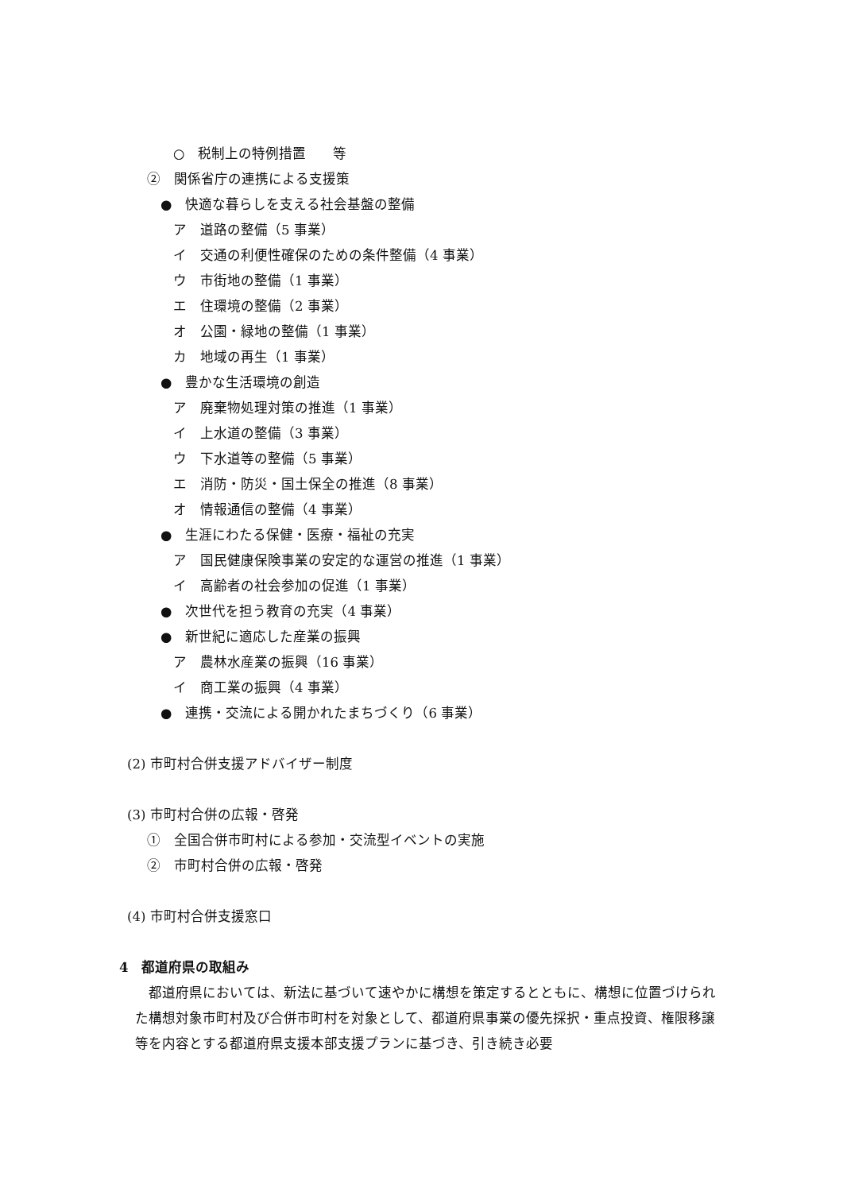○　税制上の特例措置　　等
②　関係省庁の連携による支援策
●　快適な暮らしを支える社会基盤の整備
ア　道路の整備（5 事業）
イ　交通の利便性確保のための条件整備（4 事業）
ウ　市街地の整備（1 事業）
エ　住環境の整備（2 事業）
オ　公園・緑地の整備（1 事業）
カ　地域の再生（1 事業）
●　豊かな生活環境の創造
ア　廃棄物処理対策の推進（1 事業）
イ　上水道の整備（3 事業）
ウ　下水道等の整備（5 事業）
エ　消防・防災・国土保全の推進（8 事業）
オ　情報通信の整備（4 事業）
●　生涯にわたる保健・医療・福祉の充実
ア　国民健康保険事業の安定的な運営の推進（1 事業）
イ　高齢者の社会参加の促進（1 事業）
●　次世代を担う教育の充実（4 事業）
●　新世紀に適応した産業の振興
ア　農林水産業の振興（16 事業）
イ　商工業の振興（4 事業）
●　連携・交流による開かれたまちづくり（6 事業）
(2) 市町村合併支援アドバイザー制度
(3) 市町村合併の広報・啓発
①　全国合併市町村による参加・交流型イベントの実施
②　市町村合併の広報・啓発
(4) 市町村合併支援窓口
4　都道府県の取組み
都道府県においては、新法に基づいて速やかに構想を策定するとともに、構想に位置づけられた構想対象市町村及び合併市町村を対象として、都道府県事業の優先採択・重点投資、権限移譲等を内容とする都道府県支援本部支援プランに基づき、引き続き必要